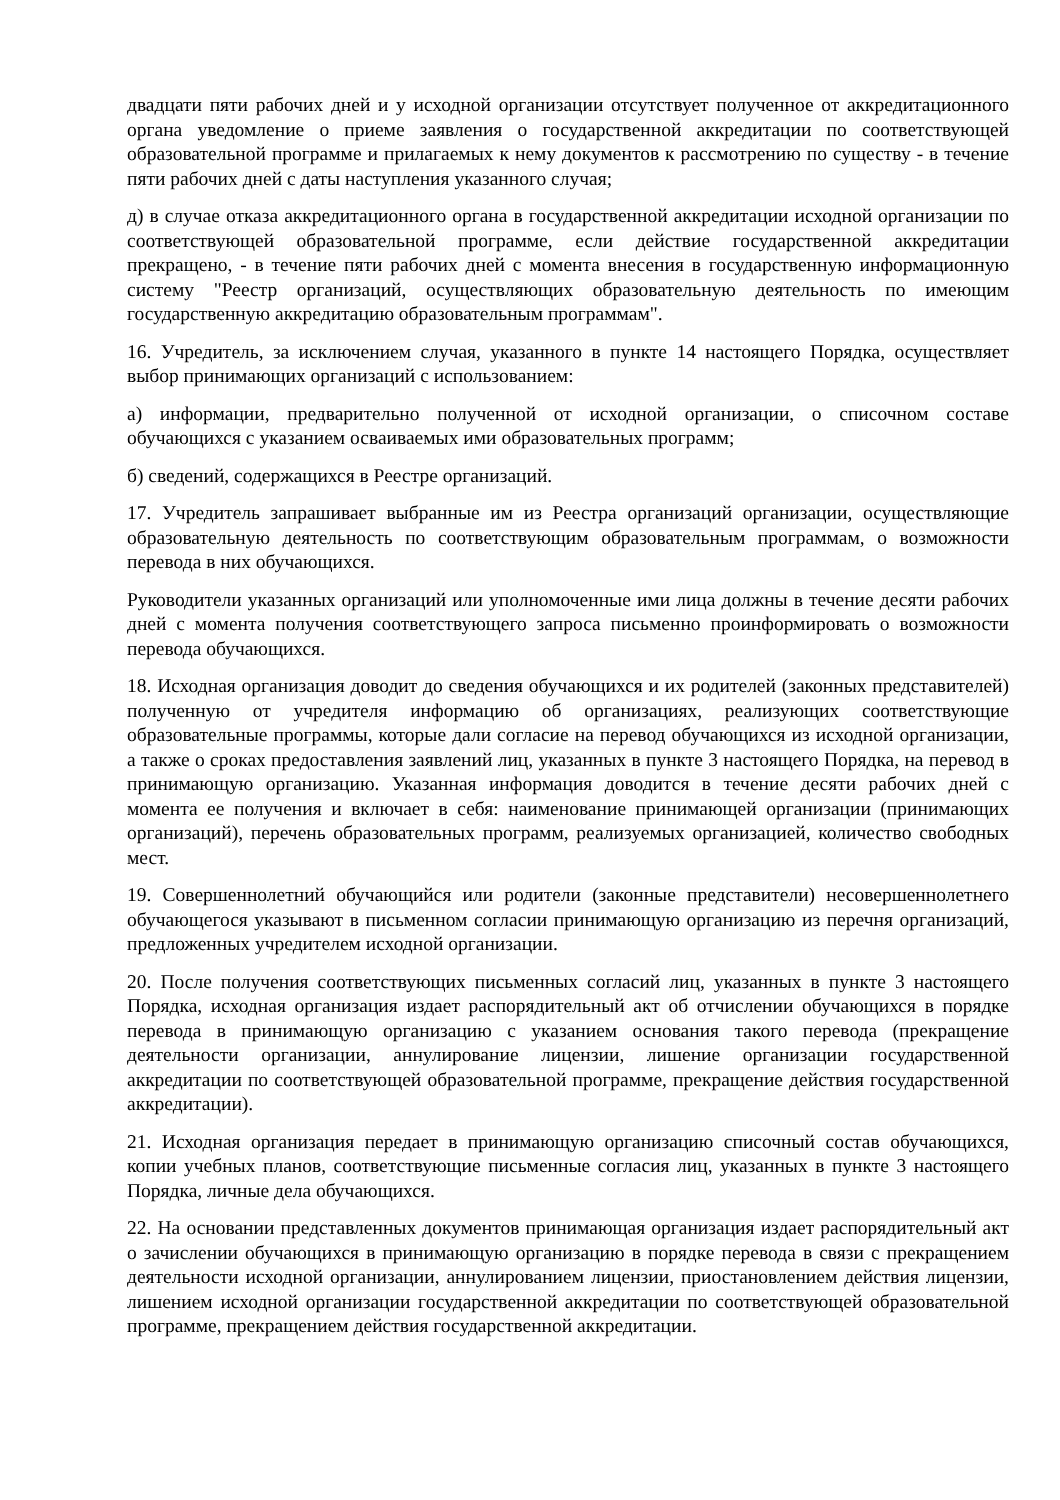двадцати пяти рабочих дней и у исходной организации отсутствует полученное от аккредитационного органа уведомление о приеме заявления о государственной аккредитации по соответствующей образовательной программе и прилагаемых к нему документов к рассмотрению по существу - в течение пяти рабочих дней с даты наступления указанного случая;
д) в случае отказа аккредитационного органа в государственной аккредитации исходной организации по соответствующей образовательной программе, если действие государственной аккредитации прекращено, - в течение пяти рабочих дней с момента внесения в государственную информационную систему "Реестр организаций, осуществляющих образовательную деятельность по имеющим государственную аккредитацию образовательным программам".
16. Учредитель, за исключением случая, указанного в пункте 14 настоящего Порядка, осуществляет выбор принимающих организаций с использованием:
а) информации, предварительно полученной от исходной организации, о списочном составе обучающихся с указанием осваиваемых ими образовательных программ;
б) сведений, содержащихся в Реестре организаций.
17. Учредитель запрашивает выбранные им из Реестра организаций организации, осуществляющие образовательную деятельность по соответствующим образовательным программам, о возможности перевода в них обучающихся.
Руководители указанных организаций или уполномоченные ими лица должны в течение десяти рабочих дней с момента получения соответствующего запроса письменно проинформировать о возможности перевода обучающихся.
18. Исходная организация доводит до сведения обучающихся и их родителей (законных представителей) полученную от учредителя информацию об организациях, реализующих соответствующие образовательные программы, которые дали согласие на перевод обучающихся из исходной организации, а также о сроках предоставления заявлений лиц, указанных в пункте 3 настоящего Порядка, на перевод в принимающую организацию. Указанная информация доводится в течение десяти рабочих дней с момента ее получения и включает в себя: наименование принимающей организации (принимающих организаций), перечень образовательных программ, реализуемых организацией, количество свободных мест.
19. Совершеннолетний обучающийся или родители (законные представители) несовершеннолетнего обучающегося указывают в письменном согласии принимающую организацию из перечня организаций, предложенных учредителем исходной организации.
20. После получения соответствующих письменных согласий лиц, указанных в пункте 3 настоящего Порядка, исходная организация издает распорядительный акт об отчислении обучающихся в порядке перевода в принимающую организацию с указанием основания такого перевода (прекращение деятельности организации, аннулирование лицензии, лишение организации государственной аккредитации по соответствующей образовательной программе, прекращение действия государственной аккредитации).
21. Исходная организация передает в принимающую организацию списочный состав обучающихся, копии учебных планов, соответствующие письменные согласия лиц, указанных в пункте 3 настоящего Порядка, личные дела обучающихся.
22. На основании представленных документов принимающая организация издает распорядительный акт о зачислении обучающихся в принимающую организацию в порядке перевода в связи с прекращением деятельности исходной организации, аннулированием лицензии, приостановлением действия лицензии, лишением исходной организации государственной аккредитации по соответствующей образовательной программе, прекращением действия государственной аккредитации.